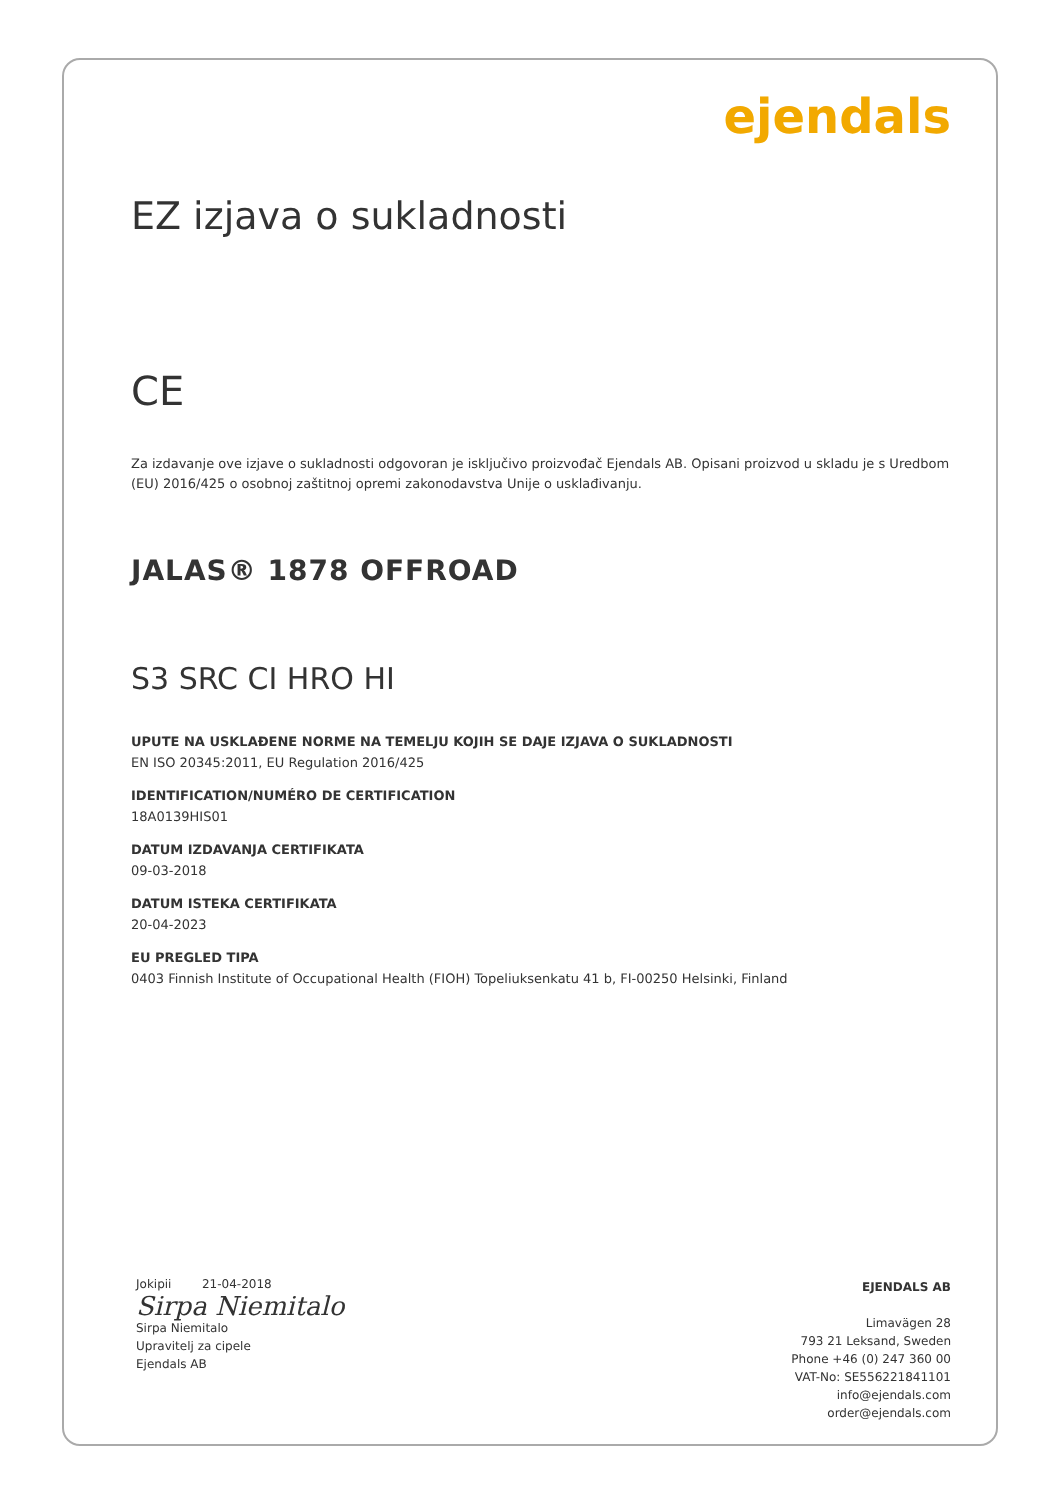ejendals
EZ izjava o sukladnosti
CE
Za izdavanje ove izjave o sukladnosti odgovoran je isključivo proizvođač Ejendals AB. Opisani proizvod u skladu je s Uredbom (EU) 2016/425 o osobnoj zaštitnoj opremi zakonodavstva Unije o usklađivanju.
JALAS® 1878 OFFROAD
S3 SRC CI HRO HI
UPUTE NA USKLAĐENE NORME NA TEMELJU KOJIH SE DAJE IZJAVA O SUKLADNOSTI
EN ISO 20345:2011, EU Regulation 2016/425
IDENTIFICATION/NUMÉRO DE CERTIFICATION
18A0139HIS01
DATUM IZDAVANJA CERTIFIKATA
09-03-2018
DATUM ISTEKA CERTIFIKATA
20-04-2023
EU PREGLED TIPA
0403 Finnish Institute of Occupational Health (FIOH) Topeliuksenkatu 41 b, FI-00250 Helsinki, Finland
Jokipii 21-04-2018
Sirpa Niemitalo
Sirpa Niemitalo
Upravitelj za cipele
Ejendals AB
EJENDALS AB
Limavägen 28
793 21 Leksand, Sweden
Phone +46 (0) 247 360 00
VAT-No: SE556221841101
info@ejendals.com
order@ejendals.com